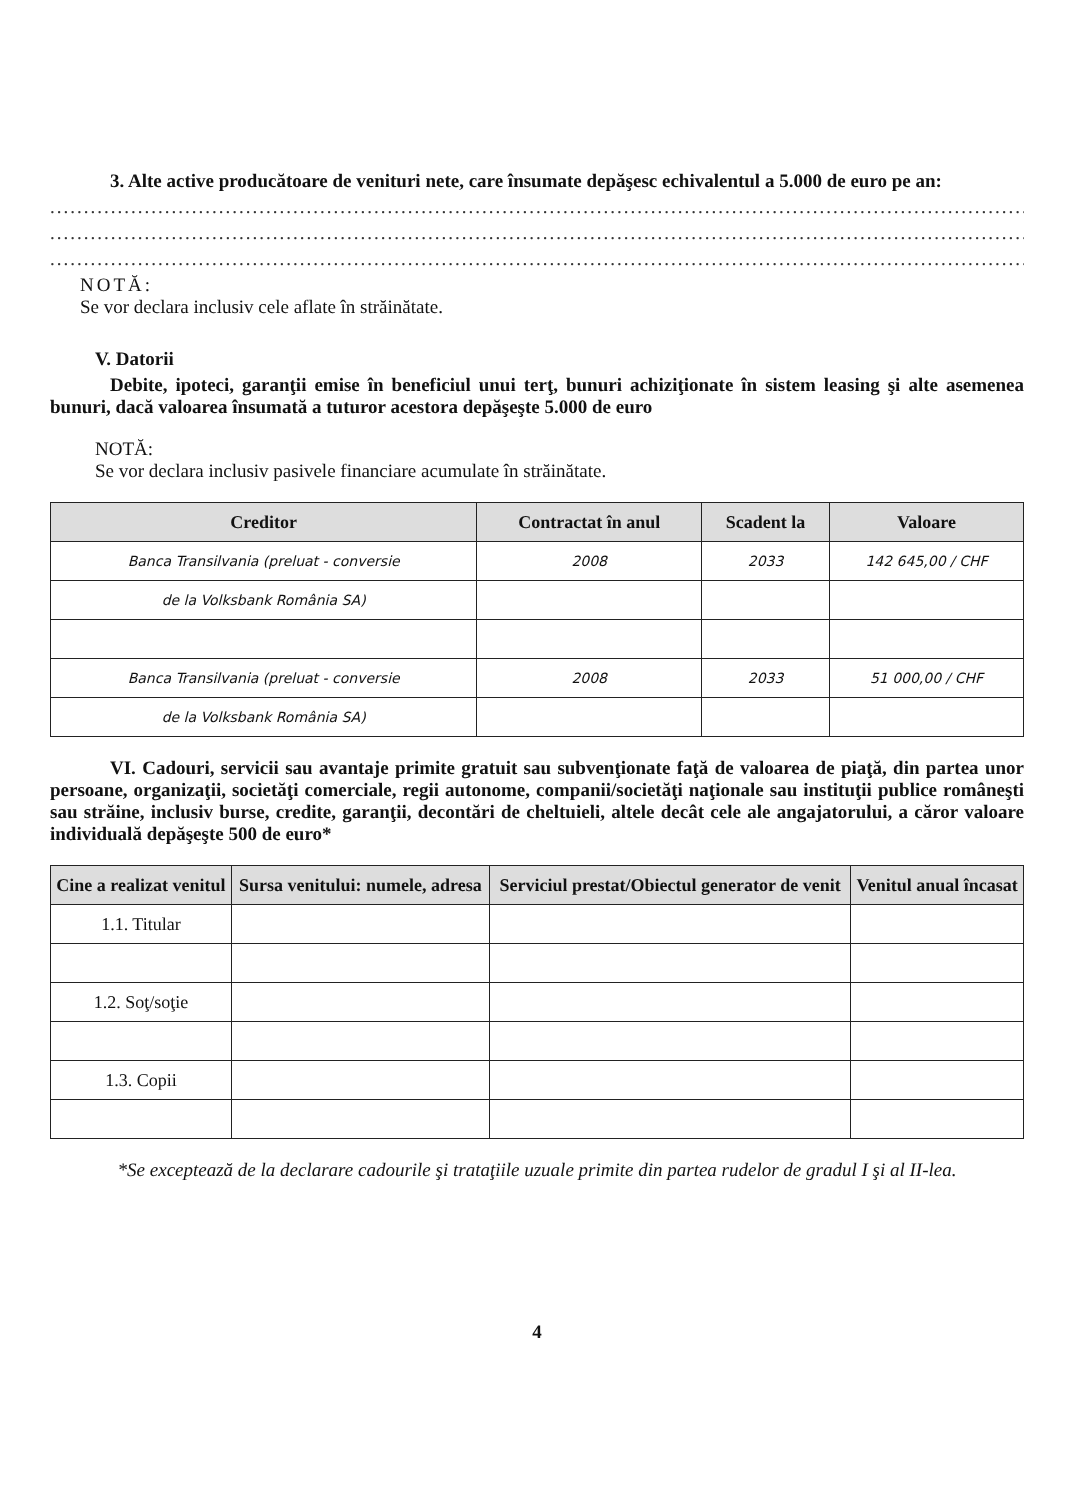3. Alte active producătoare de venituri nete, care însumate depăşesc echivalentul a 5.000 de euro pe an:
.......................................................................................................................................................................
.......................................................................................................................................................................
.......................................................................................................................................................................
NOTĂ:
Se vor declara inclusiv cele aflate în străinătate.
V. Datorii
Debite, ipoteci, garanţii emise în beneficiul unui terţ, bunuri achiziţionate în sistem leasing şi alte asemenea bunuri, dacă valoarea însumată a tuturor acestora depăşeşte 5.000 de euro
NOTĂ:
Se vor declara inclusiv pasivele financiare acumulate în străinătate.
| Creditor | Contractat în anul | Scadent la | Valoare |
| --- | --- | --- | --- |
| Banca Transilvania (preluat - conversie | 2008 | 2033 | 142 645,00 / CHF |
| de la Volksbank România SA) | | | |
| Banca Transilvania (preluat - conversie | 2008 | 2033 | 51 000,00 / CHF |
| de la Volksbank România SA) | | | |
VI. Cadouri, servicii sau avantaje primite gratuit sau subvenţionate faţă de valoarea de piaţă, din partea unor persoane, organizaţii, societăţi comerciale, regii autonome, companii/societăţi naţionale sau instituţii publice româneşti sau străine, inclusiv burse, credite, garanţii, decontări de cheltuieli, altele decât cele ale angajatorului, a căror valoare individuală depăşeşte 500 de euro*
| Cine a realizat venitul | Sursa venitului: numele, adresa | Serviciul prestat/Obiectul generator de venit | Venitul anual încasat |
| --- | --- | --- | --- |
| 1.1. Titular | | | |
| 1.2. Soţ/soţie | | | |
| 1.3. Copii | | | |
*Se exceptează de la declarare cadourile şi trataţiile uzuale primite din partea rudelor de gradul I şi al II-lea.
4